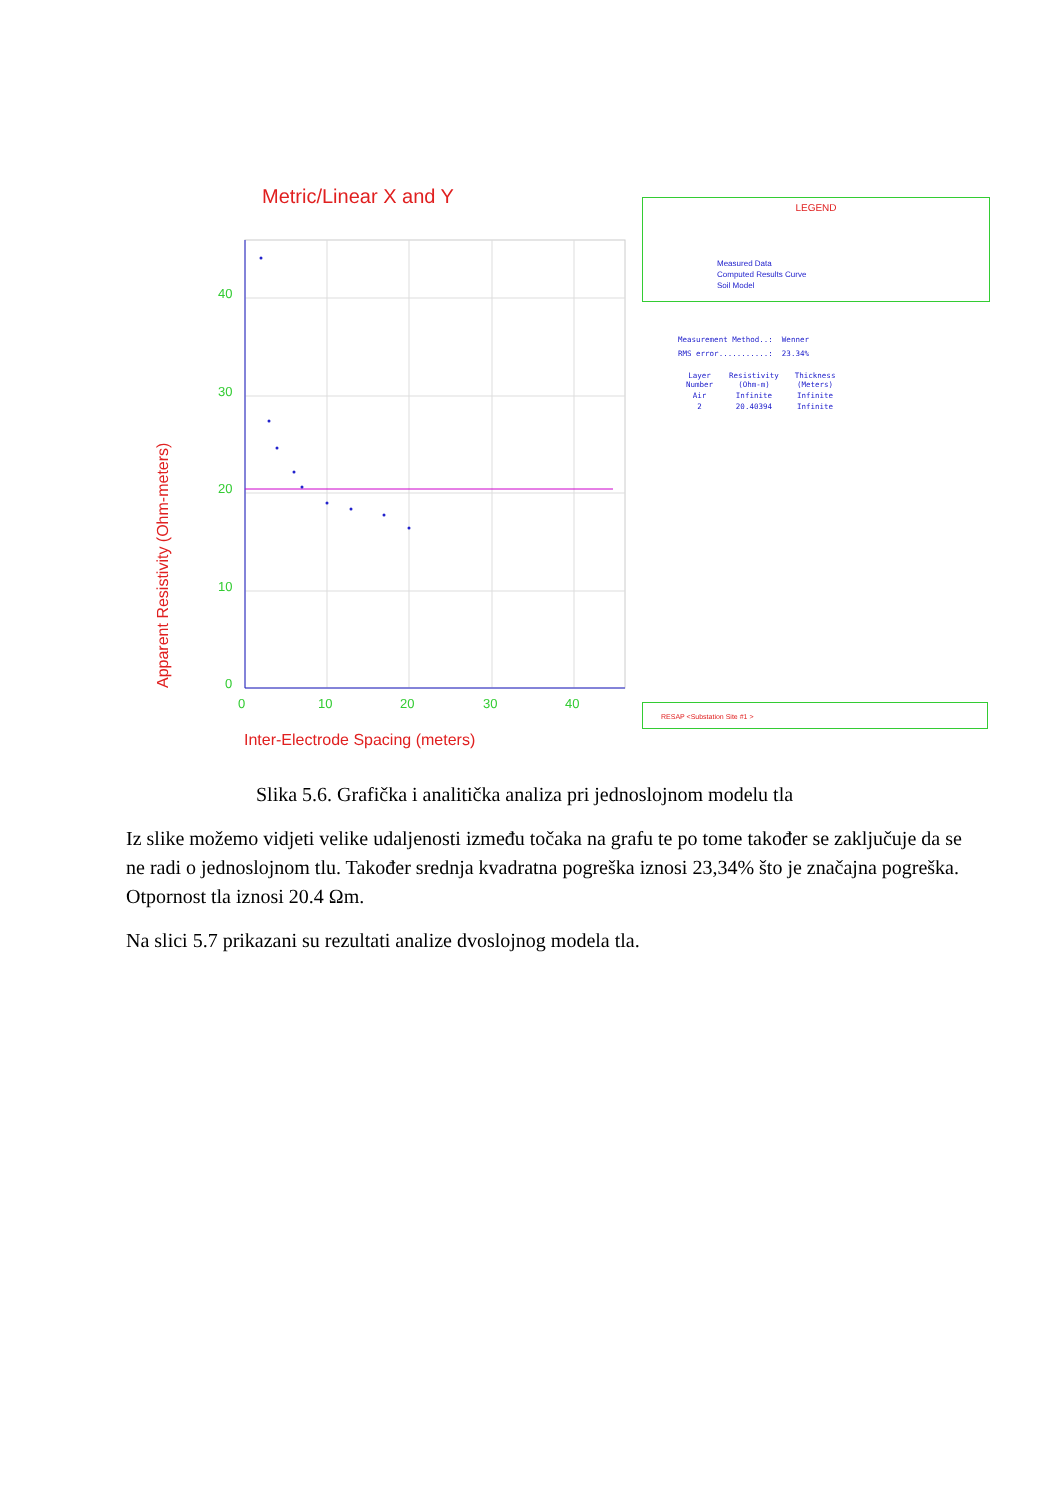Metric/Linear X and Y
40
30
20
10
0
0
10
20
30
40
Inter-Electrode Spacing (meters)
Apparent Resistivity (Ohm-meters)
LEGEND
Measured Data
Computed Results Curve
Soil Model
Measurement Method..: Wenner
RMS error...........: 23.34%
| Layer Number | Resistivity (Ohm-m) | Thickness (Meters) |
| --- | --- | --- |
| Air | Infinite | Infinite |
| 2 | 20.40394 | Infinite |
RESAP <Substation Site #1 >
Slika 5.6. Grafička i analitička analiza pri jednoslojnom modelu tla
Iz slike možemo vidjeti velike udaljenosti između točaka na grafu te po tome također se zaključuje da se ne radi o jednoslojnom tlu. Također srednja kvadratna pogreška iznosi 23,34% što je značajna pogreška. Otpornost tla iznosi 20.4 Ωm.
Na slici 5.7 prikazani su rezultati analize dvoslojnog modela tla.